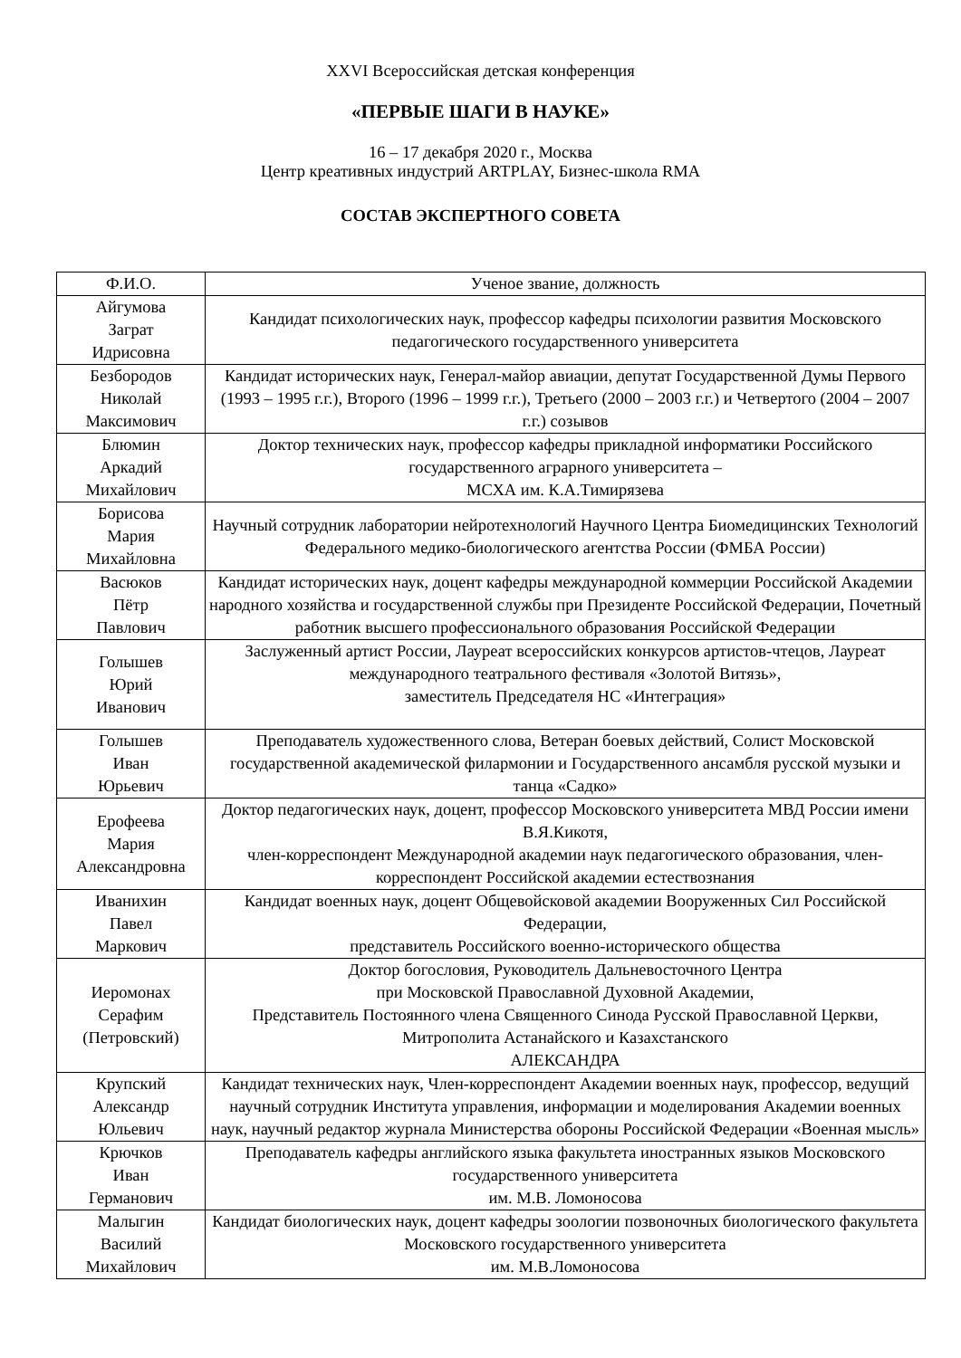XXVI Всероссийская детская конференция
«ПЕРВЫЕ ШАГИ В НАУКЕ»
16 – 17 декабря 2020 г., Москва
Центр креативных индустрий ARTPLAY, Бизнес-школа RMA
СОСТАВ ЭКСПЕРТНОГО СОВЕТА
| Ф.И.О. | Ученое звание, должность |
| --- | --- |
| Айгумова Заграт Идрисовна | Кандидат психологических наук, профессор кафедры психологии развития Московского педагогического государственного университета |
| Безбородов Николай Максимович | Кандидат исторических наук, Генерал-майор авиации, депутат Государственной Думы Первого (1993 – 1995 г.г.), Второго (1996 – 1999 г.г.), Третьего (2000 – 2003 г.г.) и Четвертого (2004 – 2007 г.г.) созывов |
| Блюмин Аркадий Михайлович | Доктор технических наук, профессор кафедры прикладной информатики Российского государственного аграрного университета – МСХА им. К.А.Тимирязева |
| Борисова Мария Михайловна | Научный сотрудник лаборатории нейротехнологий Научного Центра Биомедицинских Технологий Федерального медико-биологического агентства России (ФМБА России) |
| Васюков Пётр Павлович | Кандидат исторических наук, доцент кафедры международной коммерции Российской Академии народного хозяйства и государственной службы при Президенте Российской Федерации, Почетный работник высшего профессионального образования Российской Федерации |
| Голышев Юрий Иванович | Заслуженный артист России, Лауреат всероссийских конкурсов артистов-чтецов, Лауреат международного театрального фестиваля «Золотой Витязь», заместитель Председателя НС «Интеграция» |
| Голышев Иван Юрьевич | Преподаватель художественного слова, Ветеран боевых действий, Солист Московской государственной академической филармонии и Государственного ансамбля русской музыки и танца «Садко» |
| Ерофеева Мария Александровна | Доктор педагогических наук, доцент, профессор Московского университета МВД России имени В.Я.Кикотя, член-корреспондент Международной академии наук педагогического образования, член-корреспондент Российской академии естествознания |
| Иванихин Павел Маркович | Кандидат военных наук, доцент Общевойсковой академии Вооруженных Сил Российской Федерации, представитель Российского военно-исторического общества |
| Иеромонах Серафим (Петровский) | Доктор богословия, Руководитель Дальневосточного Центра при Московской Православной Духовной Академии, Представитель Постоянного члена Священного Синода Русской Православной Церкви, Митрополита Астанайского и Казахстанского АЛЕКСАНДРА |
| Крупский Александр Юльевич | Кандидат технических наук, Член-корреспондент Академии военных наук, профессор, ведущий научный сотрудник Института управления, информации и моделирования Академии военных наук, научный редактор журнала Министерства обороны Российской Федерации «Военная мысль» |
| Крючков Иван Германович | Преподаватель кафедры английского языка факультета иностранных языков Московского государственного университета им. М.В. Ломоносова |
| Малыгин Василий Михайлович | Кандидат биологических наук, доцент кафедры зоологии позвоночных биологического факультета Московского государственного университета им. М.В.Ломоносова |